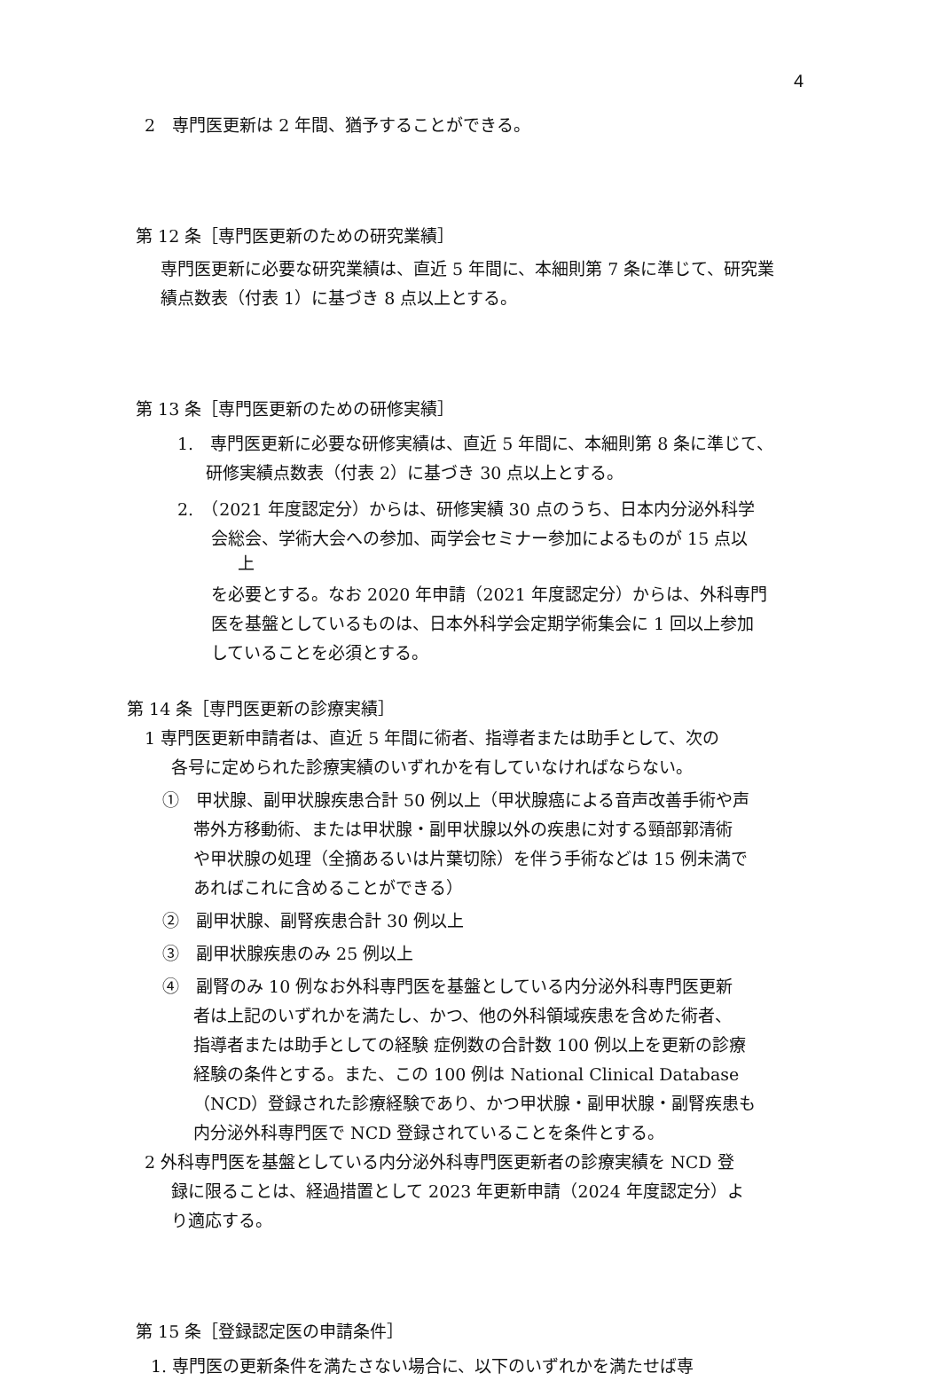4
2　専門医更新は 2 年間、猶予することができる。
第 12 条［専門医更新のための研究業績］
専門医更新に必要な研究業績は、直近 5 年間に、本細則第 7 条に準じて、研究業　績点数表（付表 1）に基づき 8 点以上とする。
第 13 条［専門医更新のための研修実績］
1.　専門医更新に必要な研修実績は、直近 5 年間に、本細則第 8 条に準じて、
研修実績点数表（付表 2）に基づき 30 点以上とする。
2.　（2021 年度認定分）からは、研修実績 30 点のうち、日本内分泌外科学
会総会、学術大会への参加、両学会セミナー参加によるものが 15 点以
上
を必要とする。なお 2020 年申請（2021 年度認定分）からは、外科専門
医を基盤としているものは、日本外科学会定期学術集会に 1 回以上参加
していることを必須とする。
第 14 条［専門医更新の診療実績］
1 専門医更新申請者は、直近 5 年間に術者、指導者または助手として、次の
各号に定められた診療実績のいずれかを有していなければならない。
①　甲状腺、副甲状腺疾患合計 50 例以上（甲状腺癌による音声改善手術や声
帯外方移動術、または甲状腺・副甲状腺以外の疾患に対する頸部郭清術
や甲状腺の処理（全摘あるいは片葉切除）を伴う手術などは 15 例未満で
あればこれに含めることができる）
②　副甲状腺、副腎疾患合計 30 例以上
③　副甲状腺疾患のみ 25 例以上
④　副腎のみ 10 例なお外科専門医を基盤としている内分泌外科専門医更新
者は上記のいずれかを満たし、かつ、他の外科領域疾患を含めた術者、
指導者または助手としての経験 症例数の合計数 100 例以上を更新の診療
経験の条件とする。また、この 100 例は National Clinical Database
（NCD）登録された診療経験であり、かつ甲状腺・副甲状腺・副腎疾患も
内分泌外科専門医で NCD 登録されていることを条件とする。
2 外科専門医を基盤としている内分泌外科専門医更新者の診療実績を NCD 登
録に限ることは、経過措置として 2023 年更新申請（2024 年度認定分）よ
り適応する。
第 15 条［登録認定医の申請条件］
1. 専門医の更新条件を満たさない場合に、以下のいずれかを満たせば専